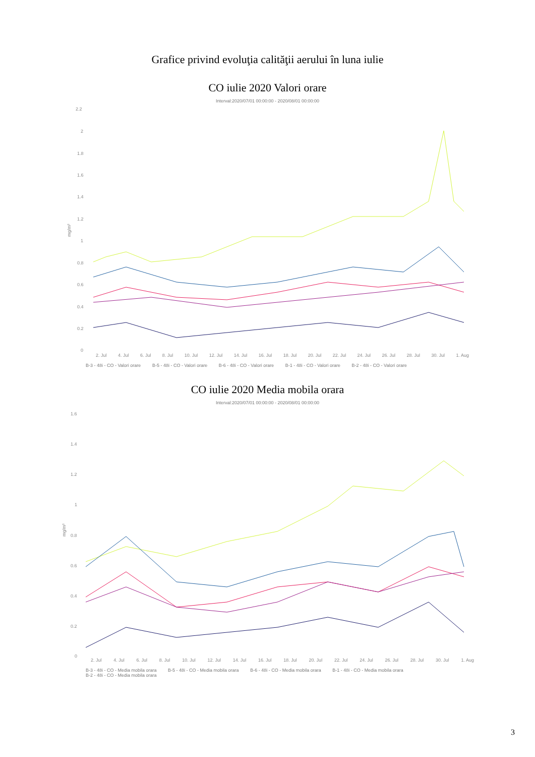Grafice privind evoluţia calităţii aerului în luna iulie
CO iulie 2020 Valori orare
Interval:2020/07/01 00:00:00 - 2020/08/01 00:00:00
2.2
2
1.8
1.6
1.4
1.2
1
0.8
0.6
0.4
0.2
0
mg/m³
2. Jul 4. Jul 6. Jul 8. Jul 10. Jul 12. Jul 14. Jul 16. Jul 18. Jul 20. Jul 22. Jul 24. Jul 26. Jul 28. Jul 30. Jul 1. Aug
B-3 - 48i - CO - Valori orare B-5 - 48i - CO - Valori orare B-6 - 48i - CO - Valori orare B-1 - 48i - CO - Valori orare B-2 - 48i - CO - Valori orare
CO iulie 2020 Media mobila orara
Interval:2020/07/01 00:00:00 - 2020/08/01 00:00:00
1.6
1.4
1.2
1
0.8
0.6
0.4
0.2
0
mg/m³
2. Jul 4. Jul 6. Jul 8. Jul 10. Jul 12. Jul 14. Jul 16. Jul 18. Jul 20. Jul 22. Jul 24. Jul 26. Jul 28. Jul 30. Jul 1. Aug
B-3 - 48i - CO - Media mobila orara B-5 - 48i - CO - Media mobila orara B-6 - 48i - CO - Media mobila orara B-1 - 48i - CO - Media mobila orara
B-2 - 48i - CO - Media mobila orara
3